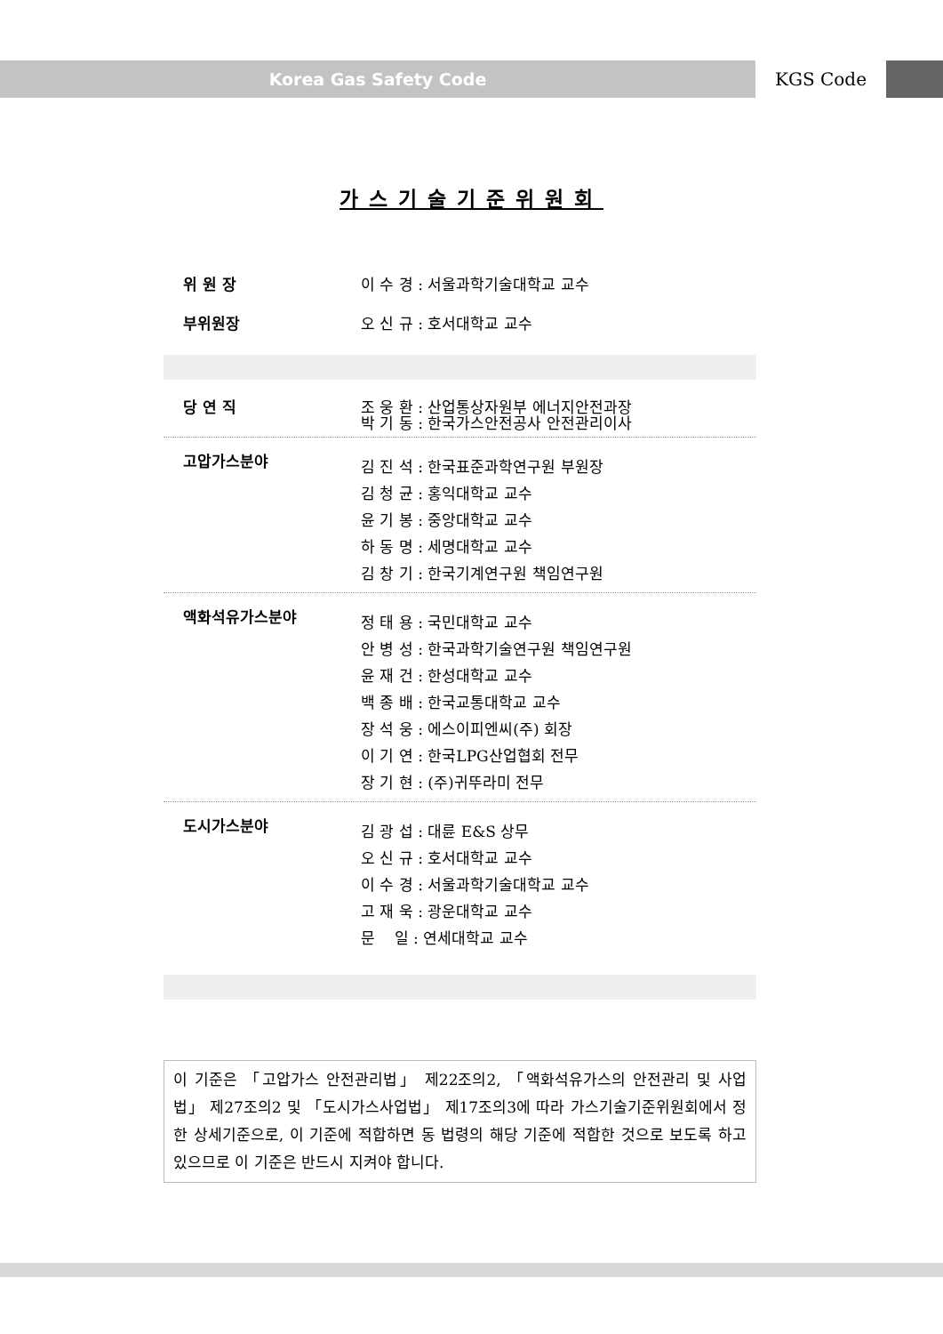Korea Gas Safety Code KGS Code
가스기술기준위원회
| 위 원 장 | 이 수 경 : 서울과학기술대학교 교수 |
| 부위원장 | 오 신 규 : 호서대학교 교수 |
| 당 연 직 | 조 웅 환 : 산업통상자원부 에너지안전과장 박 기 동 : 한국가스안전공사 안전관리이사 |
| 고압가스분야 | 김 진 석 : 한국표준과학연구원 부원장 김 청 균 : 홍익대학교 교수 윤 기 봉 : 중앙대학교 교수 하 동 명 : 세명대학교 교수 김 창 기 : 한국기계연구원 책임연구원 |
| 액화석유가스분야 | 정 태 용 : 국민대학교 교수 안 병 성 : 한국과학기술연구원 책임연구원 윤 재 건 : 한성대학교 교수 백 종 배 : 한국교통대학교 교수 장 석 웅 : 에스이피엔씨(주) 회장 이 기 연 : 한국LPG산업협회 전무 장 기 현 : (주)귀뚜라미 전무 |
| 도시가스분야 | 김 광 섭 : 대륜 E&S 상무 오 신 규 : 호서대학교 교수 이 수 경 : 서울과학기술대학교 교수 고 재 욱 : 광운대학교 교수 문 일 : 연세대학교 교수 |
이 기준은 「고압가스 안전관리법」 제22조의2, 「액화석유가스의 안전관리 및 사업법」 제27조의2 및 「도시가스사업법」 제17조의3에 따라 가스기술기준위원회에서 정한 상세기준으로, 이 기준에 적합하면 동 법령의 해당 기준에 적합한 것으로 보도록 하고 있으므로 이 기준은 반드시 지켜야 합니다.